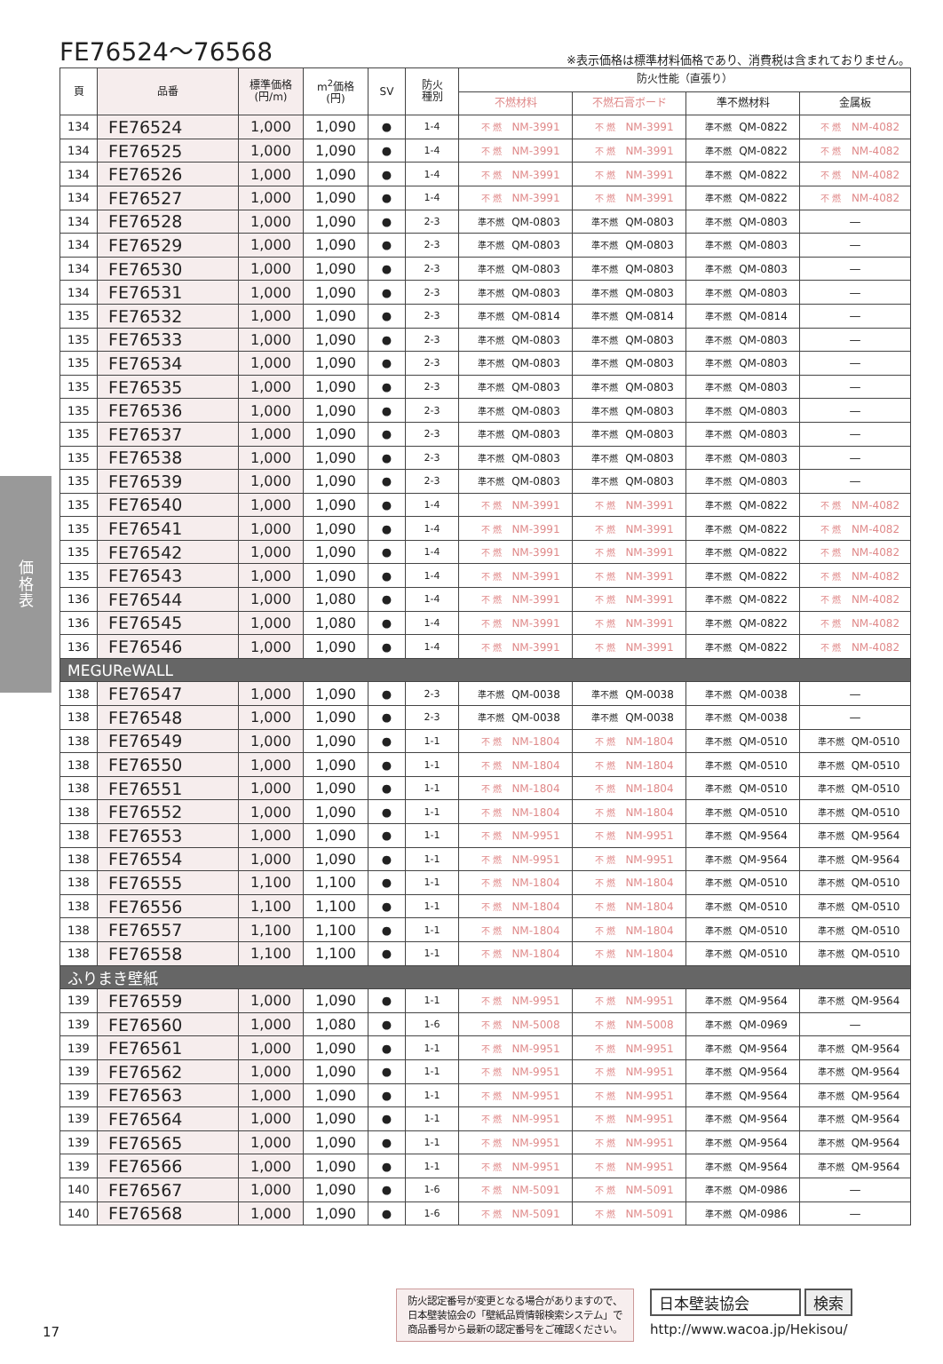FE76524～76568
※表示価格は標準材料価格であり、消費税は含まれておりません。
価
格
表
| 頁 | 品番 | 標準価格 (円/m) | m<sup>2</sup>価格 (円) | SV | 防火 種別 | 防火性能（直張り） | | | |
| --- | --- | --- | --- | --- | --- | --- | --- | --- | --- |
| | | | | | | 不燃材料 | 不燃石膏ボード | 準不燃材料 | 金属板 |
| 134 | FE76524 | 1,000 | 1,090 | ● | 1-4 | 不 燃 NM-3991 | 不 燃 NM-3991 | 準不燃 QM-0822 | 不 燃 NM-4082 |
| 134 | FE76525 | 1,000 | 1,090 | ● | 1-4 | 不 燃 NM-3991 | 不 燃 NM-3991 | 準不燃 QM-0822 | 不 燃 NM-4082 |
| 134 | FE76526 | 1,000 | 1,090 | ● | 1-4 | 不 燃 NM-3991 | 不 燃 NM-3991 | 準不燃 QM-0822 | 不 燃 NM-4082 |
| 134 | FE76527 | 1,000 | 1,090 | ● | 1-4 | 不 燃 NM-3991 | 不 燃 NM-3991 | 準不燃 QM-0822 | 不 燃 NM-4082 |
| 134 | FE76528 | 1,000 | 1,090 | ● | 2-3 | 準不燃 QM-0803 | 準不燃 QM-0803 | 準不燃 QM-0803 | — |
| 134 | FE76529 | 1,000 | 1,090 | ● | 2-3 | 準不燃 QM-0803 | 準不燃 QM-0803 | 準不燃 QM-0803 | — |
| 134 | FE76530 | 1,000 | 1,090 | ● | 2-3 | 準不燃 QM-0803 | 準不燃 QM-0803 | 準不燃 QM-0803 | — |
| 134 | FE76531 | 1,000 | 1,090 | ● | 2-3 | 準不燃 QM-0803 | 準不燃 QM-0803 | 準不燃 QM-0803 | — |
| 135 | FE76532 | 1,000 | 1,090 | ● | 2-3 | 準不燃 QM-0814 | 準不燃 QM-0814 | 準不燃 QM-0814 | — |
| 135 | FE76533 | 1,000 | 1,090 | ● | 2-3 | 準不燃 QM-0803 | 準不燃 QM-0803 | 準不燃 QM-0803 | — |
| 135 | FE76534 | 1,000 | 1,090 | ● | 2-3 | 準不燃 QM-0803 | 準不燃 QM-0803 | 準不燃 QM-0803 | — |
| 135 | FE76535 | 1,000 | 1,090 | ● | 2-3 | 準不燃 QM-0803 | 準不燃 QM-0803 | 準不燃 QM-0803 | — |
| 135 | FE76536 | 1,000 | 1,090 | ● | 2-3 | 準不燃 QM-0803 | 準不燃 QM-0803 | 準不燃 QM-0803 | — |
| 135 | FE76537 | 1,000 | 1,090 | ● | 2-3 | 準不燃 QM-0803 | 準不燃 QM-0803 | 準不燃 QM-0803 | — |
| 135 | FE76538 | 1,000 | 1,090 | ● | 2-3 | 準不燃 QM-0803 | 準不燃 QM-0803 | 準不燃 QM-0803 | — |
| 135 | FE76539 | 1,000 | 1,090 | ● | 2-3 | 準不燃 QM-0803 | 準不燃 QM-0803 | 準不燃 QM-0803 | — |
| 135 | FE76540 | 1,000 | 1,090 | ● | 1-4 | 不 燃 NM-3991 | 不 燃 NM-3991 | 準不燃 QM-0822 | 不 燃 NM-4082 |
| 135 | FE76541 | 1,000 | 1,090 | ● | 1-4 | 不 燃 NM-3991 | 不 燃 NM-3991 | 準不燃 QM-0822 | 不 燃 NM-4082 |
| 135 | FE76542 | 1,000 | 1,090 | ● | 1-4 | 不 燃 NM-3991 | 不 燃 NM-3991 | 準不燃 QM-0822 | 不 燃 NM-4082 |
| 135 | FE76543 | 1,000 | 1,090 | ● | 1-4 | 不 燃 NM-3991 | 不 燃 NM-3991 | 準不燃 QM-0822 | 不 燃 NM-4082 |
| 136 | FE76544 | 1,000 | 1,080 | ● | 1-4 | 不 燃 NM-3991 | 不 燃 NM-3991 | 準不燃 QM-0822 | 不 燃 NM-4082 |
| 136 | FE76545 | 1,000 | 1,080 | ● | 1-4 | 不 燃 NM-3991 | 不 燃 NM-3991 | 準不燃 QM-0822 | 不 燃 NM-4082 |
| 136 | FE76546 | 1,000 | 1,090 | ● | 1-4 | 不 燃 NM-3991 | 不 燃 NM-3991 | 準不燃 QM-0822 | 不 燃 NM-4082 |
| MEGUReWALL | | | | | | | | | |
| 138 | FE76547 | 1,000 | 1,090 | ● | 2-3 | 準不燃 QM-0038 | 準不燃 QM-0038 | 準不燃 QM-0038 | — |
| 138 | FE76548 | 1,000 | 1,090 | ● | 2-3 | 準不燃 QM-0038 | 準不燃 QM-0038 | 準不燃 QM-0038 | — |
| 138 | FE76549 | 1,000 | 1,090 | ● | 1-1 | 不 燃 NM-1804 | 不 燃 NM-1804 | 準不燃 QM-0510 | 準不燃 QM-0510 |
| 138 | FE76550 | 1,000 | 1,090 | ● | 1-1 | 不 燃 NM-1804 | 不 燃 NM-1804 | 準不燃 QM-0510 | 準不燃 QM-0510 |
| 138 | FE76551 | 1,000 | 1,090 | ● | 1-1 | 不 燃 NM-1804 | 不 燃 NM-1804 | 準不燃 QM-0510 | 準不燃 QM-0510 |
| 138 | FE76552 | 1,000 | 1,090 | ● | 1-1 | 不 燃 NM-1804 | 不 燃 NM-1804 | 準不燃 QM-0510 | 準不燃 QM-0510 |
| 138 | FE76553 | 1,000 | 1,090 | ● | 1-1 | 不 燃 NM-9951 | 不 燃 NM-9951 | 準不燃 QM-9564 | 準不燃 QM-9564 |
| 138 | FE76554 | 1,000 | 1,090 | ● | 1-1 | 不 燃 NM-9951 | 不 燃 NM-9951 | 準不燃 QM-9564 | 準不燃 QM-9564 |
| 138 | FE76555 | 1,100 | 1,100 | ● | 1-1 | 不 燃 NM-1804 | 不 燃 NM-1804 | 準不燃 QM-0510 | 準不燃 QM-0510 |
| 138 | FE76556 | 1,100 | 1,100 | ● | 1-1 | 不 燃 NM-1804 | 不 燃 NM-1804 | 準不燃 QM-0510 | 準不燃 QM-0510 |
| 138 | FE76557 | 1,100 | 1,100 | ● | 1-1 | 不 燃 NM-1804 | 不 燃 NM-1804 | 準不燃 QM-0510 | 準不燃 QM-0510 |
| 138 | FE76558 | 1,100 | 1,100 | ● | 1-1 | 不 燃 NM-1804 | 不 燃 NM-1804 | 準不燃 QM-0510 | 準不燃 QM-0510 |
| ふりまき壁紙 | | | | | | | | | |
| 139 | FE76559 | 1,000 | 1,090 | ● | 1-1 | 不 燃 NM-9951 | 不 燃 NM-9951 | 準不燃 QM-9564 | 準不燃 QM-9564 |
| 139 | FE76560 | 1,000 | 1,080 | ● | 1-6 | 不 燃 NM-5008 | 不 燃 NM-5008 | 準不燃 QM-0969 | — |
| 139 | FE76561 | 1,000 | 1,090 | ● | 1-1 | 不 燃 NM-9951 | 不 燃 NM-9951 | 準不燃 QM-9564 | 準不燃 QM-9564 |
| 139 | FE76562 | 1,000 | 1,090 | ● | 1-1 | 不 燃 NM-9951 | 不 燃 NM-9951 | 準不燃 QM-9564 | 準不燃 QM-9564 |
| 139 | FE76563 | 1,000 | 1,090 | ● | 1-1 | 不 燃 NM-9951 | 不 燃 NM-9951 | 準不燃 QM-9564 | 準不燃 QM-9564 |
| 139 | FE76564 | 1,000 | 1,090 | ● | 1-1 | 不 燃 NM-9951 | 不 燃 NM-9951 | 準不燃 QM-9564 | 準不燃 QM-9564 |
| 139 | FE76565 | 1,000 | 1,090 | ● | 1-1 | 不 燃 NM-9951 | 不 燃 NM-9951 | 準不燃 QM-9564 | 準不燃 QM-9564 |
| 139 | FE76566 | 1,000 | 1,090 | ● | 1-1 | 不 燃 NM-9951 | 不 燃 NM-9951 | 準不燃 QM-9564 | 準不燃 QM-9564 |
| 140 | FE76567 | 1,000 | 1,090 | ● | 1-6 | 不 燃 NM-5091 | 不 燃 NM-5091 | 準不燃 QM-0986 | — |
| 140 | FE76568 | 1,000 | 1,090 | ● | 1-6 | 不 燃 NM-5091 | 不 燃 NM-5091 | 準不燃 QM-0986 | — |
防火認定番号が変更となる場合がありますので、
日本壁装協会の「壁紙品質情報検索システム」で
商品番号から最新の認定番号をご確認ください。
日本壁装協会 検索
http://www.wacoa.jp/Hekisou/
17